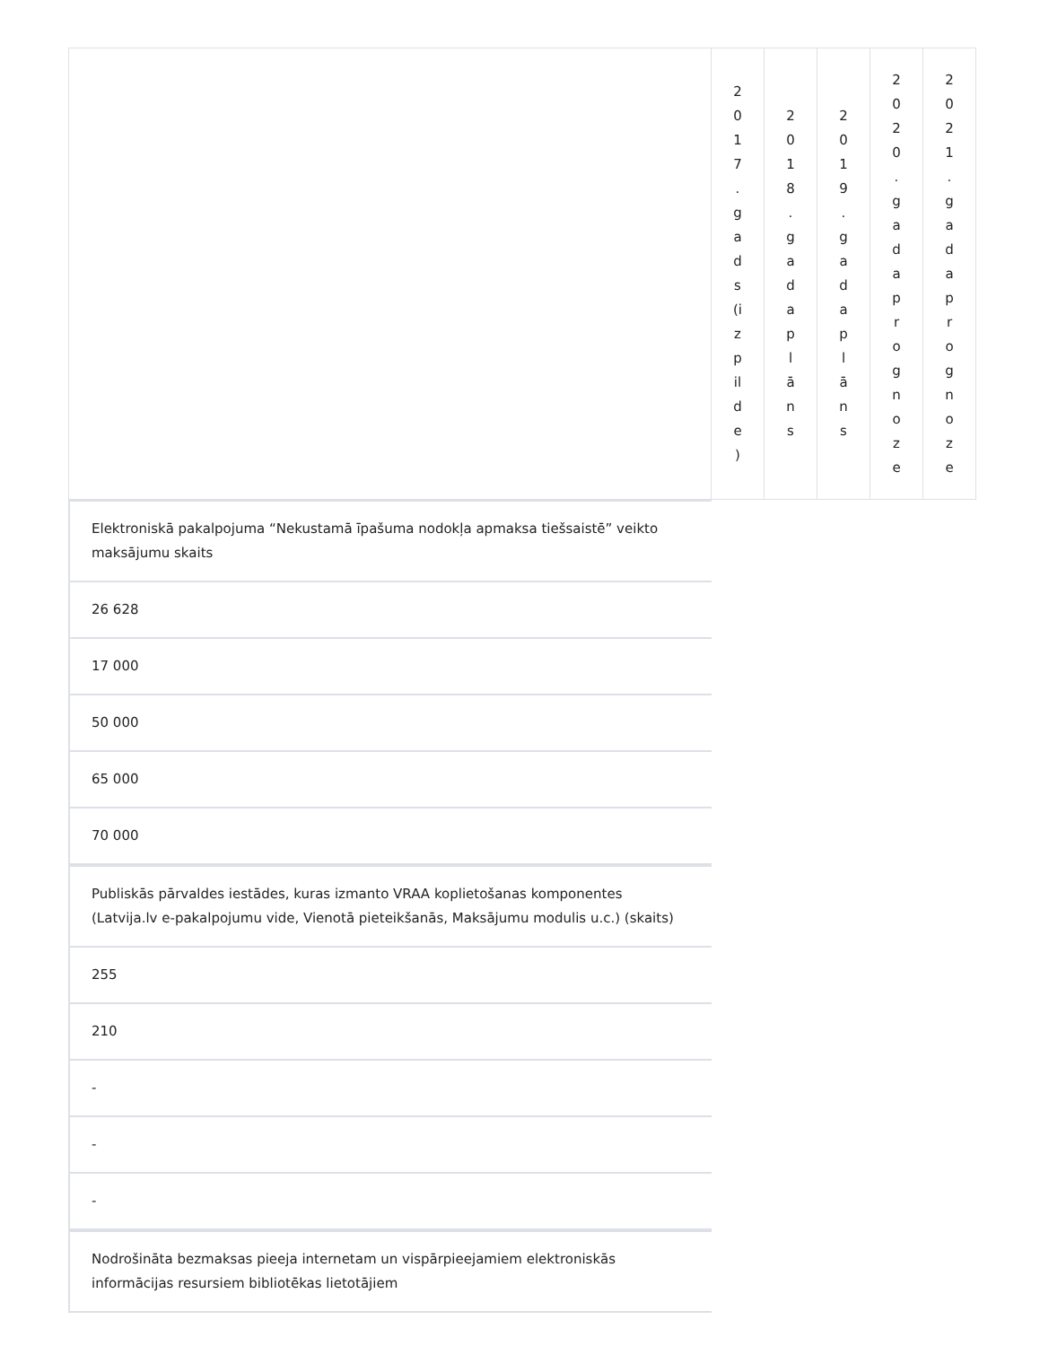| | 2 0 1 7 . g a d s (i z p il d e ) | 2 0 1 8 . g a d a p l ā n s | 2 0 1 9 . g a d a p l ā n s | 2 0 2 0 . g a d a p r o g n o z e | 2 0 2 1 . g a d a p r o g n o z e |
| --- | --- | --- | --- | --- | --- |
Elektroniskā pakalpojuma “Nekustamā īpašuma nodokļa apmaksa tiešsaistē” veikto maksājumu skaits
26 628
17 000
50 000
65 000
70 000
Publiskās pārvaldes iestādes, kuras izmanto VRAA koplietošanas komponentes (Latvija.lv e-pakalpojumu vide, Vienotā pieteikšanās, Maksājumu modulis u.c.) (skaits)
255
210
-
-
-
Nodrošināta bezmaksas pieeja internetam un vispārpieejamiem elektroniskās informācijas resursiem bibliotēkas lietotājiem